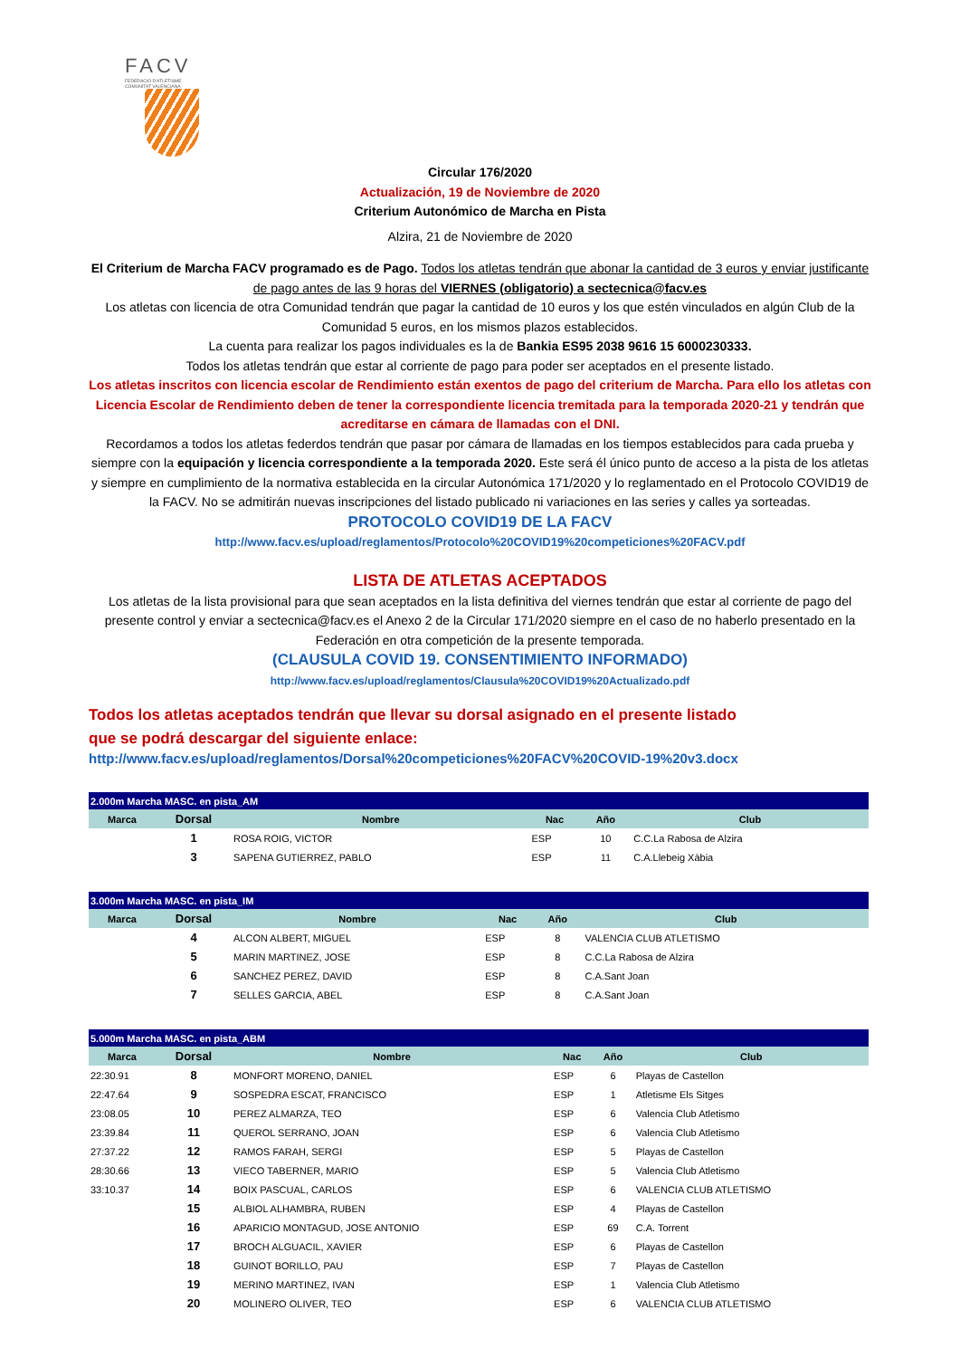FACV
FEDERACIÓ D'ATLETISME COMUNITAT VALENCIANA
Circular 176/2020
Actualización, 19 de Noviembre de 2020
Criterium Autonómico de Marcha en Pista
Alzira, 21 de Noviembre de 2020
El Criterium de Marcha FACV programado es de Pago. Todos los atletas tendrán que abonar la cantidad de 3 euros y enviar justificante de pago antes de las 9 horas del VIERNES (obligatorio) a sectecnica@facv.es
Los atletas con licencia de otra Comunidad tendrán que pagar la cantidad de 10 euros y los que estén vinculados en algún Club de la Comunidad 5 euros, en los mismos plazos establecidos.
La cuenta para realizar los pagos individuales es la de Bankia ES95 2038 9616 15 6000230333.
Todos los atletas tendrán que estar al corriente de pago para poder ser aceptados en el presente listado.
Los atletas inscritos con licencia escolar de Rendimiento están exentos de pago del criterium de Marcha. Para ello los atletas con Licencia Escolar de Rendimiento deben de tener la correspondiente licencia tremitada para la temporada 2020-21 y tendrán que acreditarse en cámara de llamadas con el DNI.
Recordamos a todos los atletas federdos tendrán que pasar por cámara de llamadas en los tiempos establecidos para cada prueba y siempre con la equipación y licencia correspondiente a la temporada 2020. Este será él único punto de acceso a la pista de los atletas y siempre en cumplimiento de la normativa establecida en la circular Autonómica 171/2020 y lo reglamentado en el Protocolo COVID19 de la FACV. No se admitirán nuevas inscripciones del listado publicado ni variaciones en las series y calles ya sorteadas.
PROTOCOLO COVID19 DE LA FACV
http://www.facv.es/upload/reglamentos/Protocolo%20COVID19%20competiciones%20FACV.pdf
LISTA DE ATLETAS ACEPTADOS
Los atletas de la lista provisional para que sean aceptados en la lista definitiva del viernes tendrán que estar al corriente de pago del presente control y enviar a sectecnica@facv.es el Anexo 2 de la Circular 171/2020 siempre en el caso de no haberlo presentado en la Federación en otra competición de la presente temporada.
(CLAUSULA COVID 19. CONSENTIMIENTO INFORMADO)
http://www.facv.es/upload/reglamentos/Clausula%20COVID19%20Actualizado.pdf
Todos los atletas aceptados tendrán que llevar su dorsal asignado en el presente listado
que se podrá descargar del siguiente enlace:
http://www.facv.es/upload/reglamentos/Dorsal%20competiciones%20FACV%20COVID-19%20v3.docx
| 2.000m Marcha MASC. en pista_AM | | | | | |
| Marca | Dorsal | Nombre | Nac | Año | Club |
| | 1 | ROSA ROIG, VICTOR | ESP | 10 | C.C.La Rabosa de Alzira |
| | 3 | SAPENA GUTIERREZ, PABLO | ESP | 11 | C.A.Llebeig Xàbia |
| 3.000m Marcha MASC. en pista_IM | | | | | |
| Marca | Dorsal | Nombre | Nac | Año | Club |
| | 4 | ALCON ALBERT, MIGUEL | ESP | 8 | VALENCIA CLUB ATLETISMO |
| | 5 | MARIN MARTINEZ, JOSE | ESP | 8 | C.C.La Rabosa de Alzira |
| | 6 | SANCHEZ PEREZ, DAVID | ESP | 8 | C.A.Sant Joan |
| | 7 | SELLES GARCIA, ABEL | ESP | 8 | C.A.Sant Joan |
| 5.000m Marcha MASC. en pista_ABM | | | | | |
| Marca | Dorsal | Nombre | Nac | Año | Club |
| 22:30.91 | 8 | MONFORT MORENO, DANIEL | ESP | 6 | Playas de Castellon |
| 22:47.64 | 9 | SOSPEDRA ESCAT, FRANCISCO | ESP | 1 | Atletisme Els Sitges |
| 23:08.05 | 10 | PEREZ ALMARZA, TEO | ESP | 6 | Valencia Club Atletismo |
| 23:39.84 | 11 | QUEROL SERRANO, JOAN | ESP | 6 | Valencia Club Atletismo |
| 27:37.22 | 12 | RAMOS FARAH, SERGI | ESP | 5 | Playas de Castellon |
| 28:30.66 | 13 | VIECO TABERNER, MARIO | ESP | 5 | Valencia Club Atletismo |
| 33:10.37 | 14 | BOIX PASCUAL, CARLOS | ESP | 6 | VALENCIA CLUB ATLETISMO |
| | 15 | ALBIOL ALHAMBRA, RUBEN | ESP | 4 | Playas de Castellon |
| | 16 | APARICIO MONTAGUD, JOSE ANTONIO | ESP | 69 | C.A. Torrent |
| | 17 | BROCH ALGUACIL, XAVIER | ESP | 6 | Playas de Castellon |
| | 18 | GUINOT BORILLO, PAU | ESP | 7 | Playas de Castellon |
| | 19 | MERINO MARTINEZ, IVAN | ESP | 1 | Valencia Club Atletismo |
| | 20 | MOLINERO OLIVER, TEO | ESP | 6 | VALENCIA CLUB ATLETISMO |